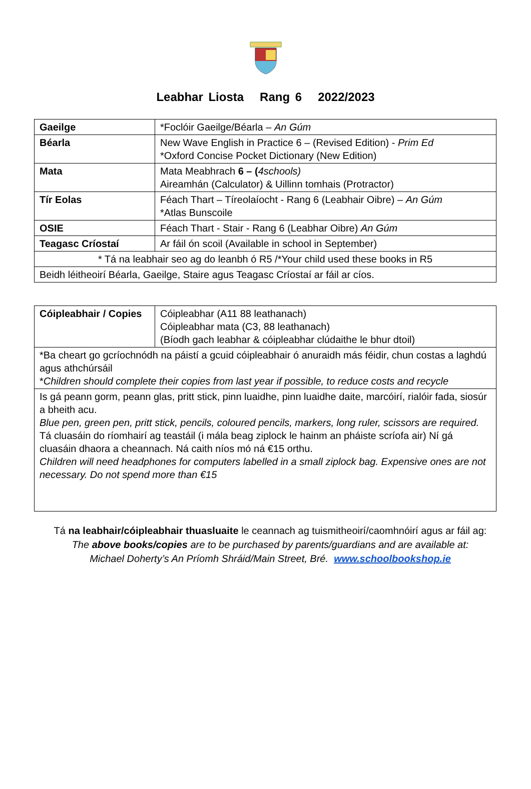Leabhar Liosta Rang 6 2022/2023
| Gaeilge | *Foclóir Gaeilge/Béarla – An Gúm |
| Béarla | New Wave English in Practice 6 – (Revised Edition) - Prim Ed *Oxford Concise Pocket Dictionary (New Edition) |
| Mata | Mata Meabhrach 6 – ( 4schools) Aireamhán (Calculator) & Uillinn tomhais (Protractor) |
| Tír Eolas | Féach Thart – Tíreolaíocht - Rang 6 (Leabhair Oibre) – An Gúm *Atlas Bunscoile |
| OSIE | Féach Thart - Stair - Rang 6 (Leabhar Oibre) An Gúm |
| Teagasc Críostaí | Ar fáil ón scoil (Available in school in September) |
| * Tá na leabhair seo ag do leanbh ó R5 /*Your child used these books in R5 | |
| Beidh léitheoirí Béarla, Gaeilge, Staire agus Teagasc Críostaí ar fáil ar cíos. | |
| Cóipleabhair / Copies | Cóipleabhar (A11 88 leathanach) Cóipleabhar mata (C3, 88 leathanach) (Bíodh gach leabhar & cóipleabhar clúdaithe le bhur dtoil) |
| *Ba cheart go gcríochnódh na páistí a gcuid cóipleabhair ó anuraidh más féidir, chun costas a laghdú agus athchúrsáil * Children should complete their copies from last year if possible, to reduce costs and recycle | |
| Is gá peann gorm, peann glas, pritt stick, pinn luaidhe, pinn luaidhe daite, marcóirí, rialóir fada, siosúr a bheith acu. Blue pen, green pen, pritt stick, pencils, coloured pencils, markers, long ruler, scissors are required. Tá cluasáin do ríomhairí ag teastáil (i mála beag ziplock le hainm an pháiste scríofa air) Ní gá cluasáin dhaora a cheannach. Ná caith níos mó ná €15 orthu. Children will need headphones for computers labelled in a small ziplock bag. Expensive ones are not necessary. Do not spend more than €15 | |
Tá na leabhair/cóipleabhair thuasluaite le ceannach ag tuismitheoirí/caomhnóirí agus ar fáil ag:
The above books/copies are to be purchased by parents/guardians and are available at:
Michael Doherty’s An Príomh Shráid/Main Street, Bré. www.schoolbookshop.ie